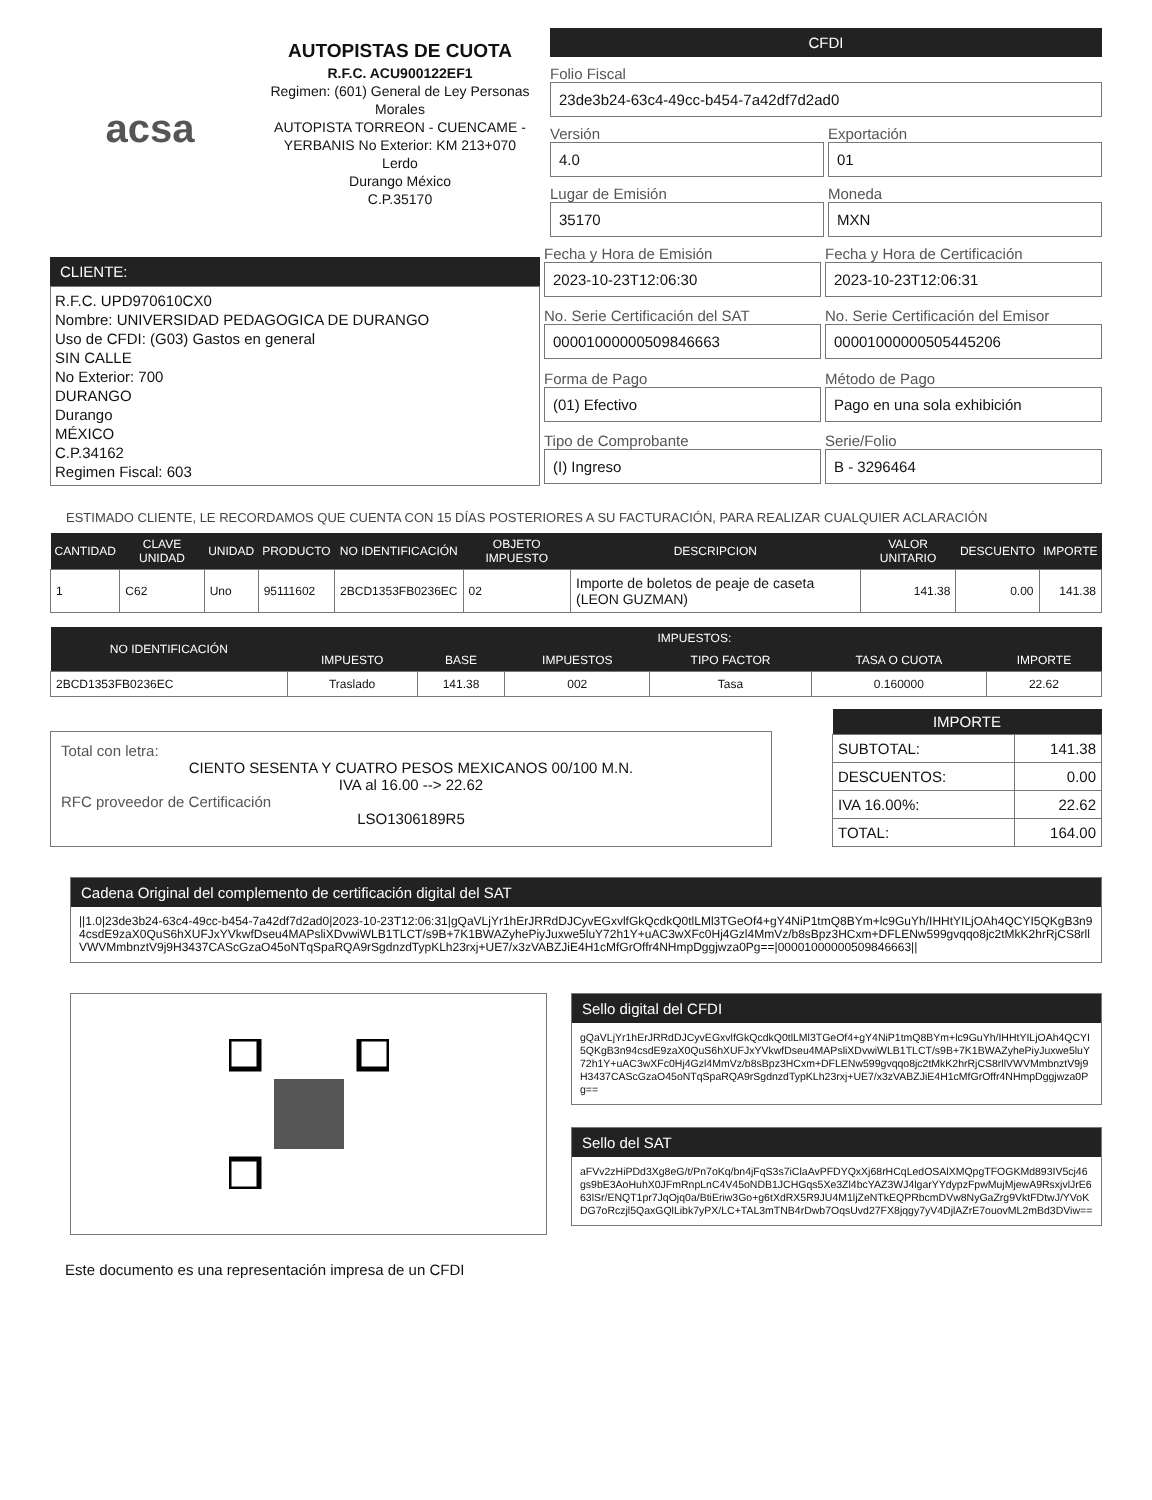acsa
AUTOPISTAS DE CUOTA
R.F.C. ACU900122EF1
Regimen: (601) General de Ley Personas Morales
AUTOPISTA TORREON - CUENCAME - YERBANIS No Exterior: KM 213+070
Lerdo
Durango México
C.P.35170
CFDI
Folio Fiscal
23de3b24-63c4-49cc-b454-7a42df7d2ad0
Versión
4.0
Exportación
01
Lugar de Emisión
35170
Moneda
MXN
CLIENTE:
R.F.C. UPD970610CX0
Nombre: UNIVERSIDAD PEDAGOGICA DE DURANGO
Uso de CFDI: (G03) Gastos en general
SIN CALLE
No Exterior: 700
DURANGO
Durango
MÉXICO
C.P.34162
Regimen Fiscal: 603
Fecha y Hora de Emisión
2023-10-23T12:06:30
Fecha y Hora de Certificación
2023-10-23T12:06:31
No. Serie Certificación del SAT
00001000000509846663
No. Serie Certificación del Emisor
00001000000505445206
Forma de Pago
(01) Efectivo
Método de Pago
Pago en una sola exhibición
Tipo de Comprobante
(I) Ingreso
Serie/Folio
B - 3296464
ESTIMADO CLIENTE, LE RECORDAMOS QUE CUENTA CON 15 DÍAS POSTERIORES A SU FACTURACIÓN, PARA REALIZAR CUALQUIER ACLARACIÓN
| CANTIDAD | CLAVE UNIDAD | UNIDAD | PRODUCTO | NO IDENTIFICACIÓN | OBJETO IMPUESTO | DESCRIPCION | VALOR UNITARIO | DESCUENTO | IMPORTE |
| --- | --- | --- | --- | --- | --- | --- | --- | --- | --- |
| 1 | C62 | Uno | 95111602 | 2BCD1353FB0236EC | 02 | Importe de boletos de peaje de caseta (LEON GUZMAN) | 141.38 | 0.00 | 141.38 |
| NO IDENTIFICACIÓN | IMPUESTOS: | | | | | |
| --- | --- | --- | --- | --- | --- | --- |
| | IMPUESTO | BASE | IMPUESTOS | TIPO FACTOR | TASA O CUOTA | IMPORTE |
| 2BCD1353FB0236EC | Traslado | 141.38 | 002 | Tasa | 0.160000 | 22.62 |
Total con letra:
CIENTO SESENTA Y CUATRO PESOS MEXICANOS 00/100 M.N.
IVA al 16.00 --> 22.62
RFC proveedor de Certificación
LSO1306189R5
| IMPORTE | |
| --- | --- |
| SUBTOTAL: | 141.38 |
| DESCUENTOS: | 0.00 |
| IVA 16.00%: | 22.62 |
| TOTAL: | 164.00 |
Cadena Original del complemento de certificación digital del SAT
||1.0|23de3b24-63c4-49cc-b454-7a42df7d2ad0|2023-10-23T12:06:31|gQaVLjYr1hErJRRdDJCyvEGxvlfGkQcdkQ0tlLMl3TGeOf4+gY4NiP1tmQ8BYm+lc9GuYh/IHHtYILjOAh4QCYI5QKgB3n94csdE9zaX0QuS6hXUFJxYVkwfDseu4MAPsliXDvwiWLB1TLCT/s9B+7K1BWAZyhePiyJuxwe5luY72h1Y+uAC3wXFc0Hj4Gzl4MmVz/b8sBpz3HCxm+DFLENw599gvqqo8jc2tMkK2hrRjCS8rllVWVMmbnztV9j9H3437CAScGzaO45oNTqSpaRQA9rSgdnzdTypKLh23rxj+UE7/x3zVABZJiE4H1cMfGrOffr4NHmpDggjwza0Pg==|00001000000509846663||
Sello digital del CFDI
gQaVLjYr1hErJRRdDJCyvEGxvlfGkQcdkQ0tlLMl3TGeOf4+gY4NiP1tmQ8BYm+lc9GuYh/IHHtYILjOAh4QCYI5QKgB3n94csdE9zaX0QuS6hXUFJxYVkwfDseu4MAPsliXDvwiWLB1TLCT/s9B+7K1BWAZyhePiyJuxwe5luY72h1Y+uAC3wXFc0Hj4Gzl4MmVz/b8sBpz3HCxm+DFLENw599gvqqo8jc2tMkK2hrRjCS8rllVWVMmbnztV9j9H3437CAScGzaO45oNTqSpaRQA9rSgdnzdTypKLh23rxj+UE7/x3zVABZJiE4H1cMfGrOffr4NHmpDggjwza0Pg==
Sello del SAT
aFVv2zHiPDd3Xg8eG/t/Pn7oKq/bn4jFqS3s7iClaAvPFDYQxXj68rHCqLedOSAlXMQpgTFOGKMd893IV5cj46gs9bE3AoHuhX0JFmRnpLnC4V45oNDB1JCHGqs5Xe3Zl4bcYAZ3WJ4lgarYYdypzFpwMujMjewA9RsxjvlJrE663lSr/ENQT1pr7JqOjq0a/BtiEriw3Go+g6tXdRX5R9JU4M1ljZeNTkEQPRbcmDVw8NyGaZrg9VktFDtwJ/YVoKDG7oRczjl5QaxGQlLibk7yPX/LC+TAL3mTNB4rDwb7OqsUvd27FX8jqgy7yV4DjlAZrE7ouovML2mBd3DViw==
Este documento es una representación impresa de un CFDI